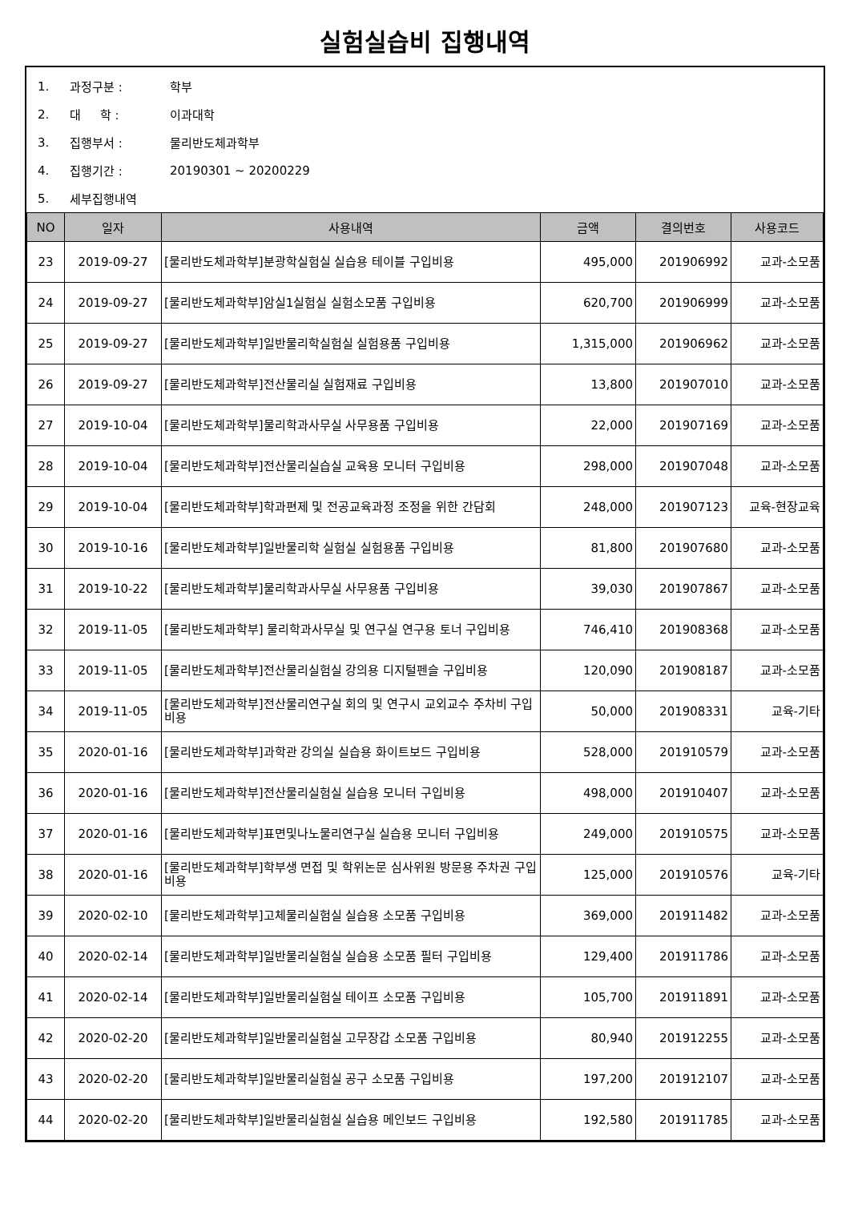실험실습비 집행내역
1. 과정구분 : 학부
2. 대 학 : 이과대학
3. 집행부서 : 물리반도체과학부
4. 집행기간 : 20190301 ~ 20200229
5. 세부집행내역
| NO | 일자 | 사용내역 | 금액 | 결의번호 | 사용코드 |
| --- | --- | --- | --- | --- | --- |
| 23 | 2019-09-27 | [물리반도체과학부]분광학실험실 실습용 테이블 구입비용 | 495,000 | 201906992 | 교과-소모품 |
| 24 | 2019-09-27 | [물리반도체과학부]암실1실험실 실험소모품 구입비용 | 620,700 | 201906999 | 교과-소모품 |
| 25 | 2019-09-27 | [물리반도체과학부]일반물리학실험실 실험용품 구입비용 | 1,315,000 | 201906962 | 교과-소모품 |
| 26 | 2019-09-27 | [물리반도체과학부]전산물리실 실험재료 구입비용 | 13,800 | 201907010 | 교과-소모품 |
| 27 | 2019-10-04 | [물리반도체과학부]물리학과사무실 사무용품 구입비용 | 22,000 | 201907169 | 교과-소모품 |
| 28 | 2019-10-04 | [물리반도체과학부]전산물리실습실 교육용 모니터 구입비용 | 298,000 | 201907048 | 교과-소모품 |
| 29 | 2019-10-04 | [물리반도체과학부]학과편제 및 전공교육과정 조정을 위한 간담회 | 248,000 | 201907123 | 교육-현장교육 |
| 30 | 2019-10-16 | [물리반도체과학부]일반물리학 실험실 실험용품 구입비용 | 81,800 | 201907680 | 교과-소모품 |
| 31 | 2019-10-22 | [물리반도체과학부]물리학과사무실 사무용품 구입비용 | 39,030 | 201907867 | 교과-소모품 |
| 32 | 2019-11-05 | [물리반도체과학부] 물리학과사무실 및 연구실 연구용 토너 구입비용 | 746,410 | 201908368 | 교과-소모품 |
| 33 | 2019-11-05 | [물리반도체과학부]전산물리실험실 강의용 디지털펜슬 구입비용 | 120,090 | 201908187 | 교과-소모품 |
| 34 | 2019-11-05 | [물리반도체과학부]전산물리연구실 회의 및 연구시 교외교수 주차비 구입비용 | 50,000 | 201908331 | 교육-기타 |
| 35 | 2020-01-16 | [물리반도체과학부]과학관 강의실 실습용 화이트보드 구입비용 | 528,000 | 201910579 | 교과-소모품 |
| 36 | 2020-01-16 | [물리반도체과학부]전산물리실험실 실습용 모니터 구입비용 | 498,000 | 201910407 | 교과-소모품 |
| 37 | 2020-01-16 | [물리반도체과학부]표면및나노물리연구실 실습용 모니터 구입비용 | 249,000 | 201910575 | 교과-소모품 |
| 38 | 2020-01-16 | [물리반도체과학부]학부생 면접 및 학위논문 심사위원 방문용 주차권 구입비용 | 125,000 | 201910576 | 교육-기타 |
| 39 | 2020-02-10 | [물리반도체과학부]고체물리실험실 실습용 소모품 구입비용 | 369,000 | 201911482 | 교과-소모품 |
| 40 | 2020-02-14 | [물리반도체과학부]일반물리실험실 실습용 소모품 필터 구입비용 | 129,400 | 201911786 | 교과-소모품 |
| 41 | 2020-02-14 | [물리반도체과학부]일반물리실험실 테이프 소모품 구입비용 | 105,700 | 201911891 | 교과-소모품 |
| 42 | 2020-02-20 | [물리반도체과학부]일반물리실험실 고무장갑 소모품 구입비용 | 80,940 | 201912255 | 교과-소모품 |
| 43 | 2020-02-20 | [물리반도체과학부]일반물리실험실 공구 소모품 구입비용 | 197,200 | 201912107 | 교과-소모품 |
| 44 | 2020-02-20 | [물리반도체과학부]일반물리실험실 실습용 메인보드 구입비용 | 192,580 | 201911785 | 교과-소모품 |